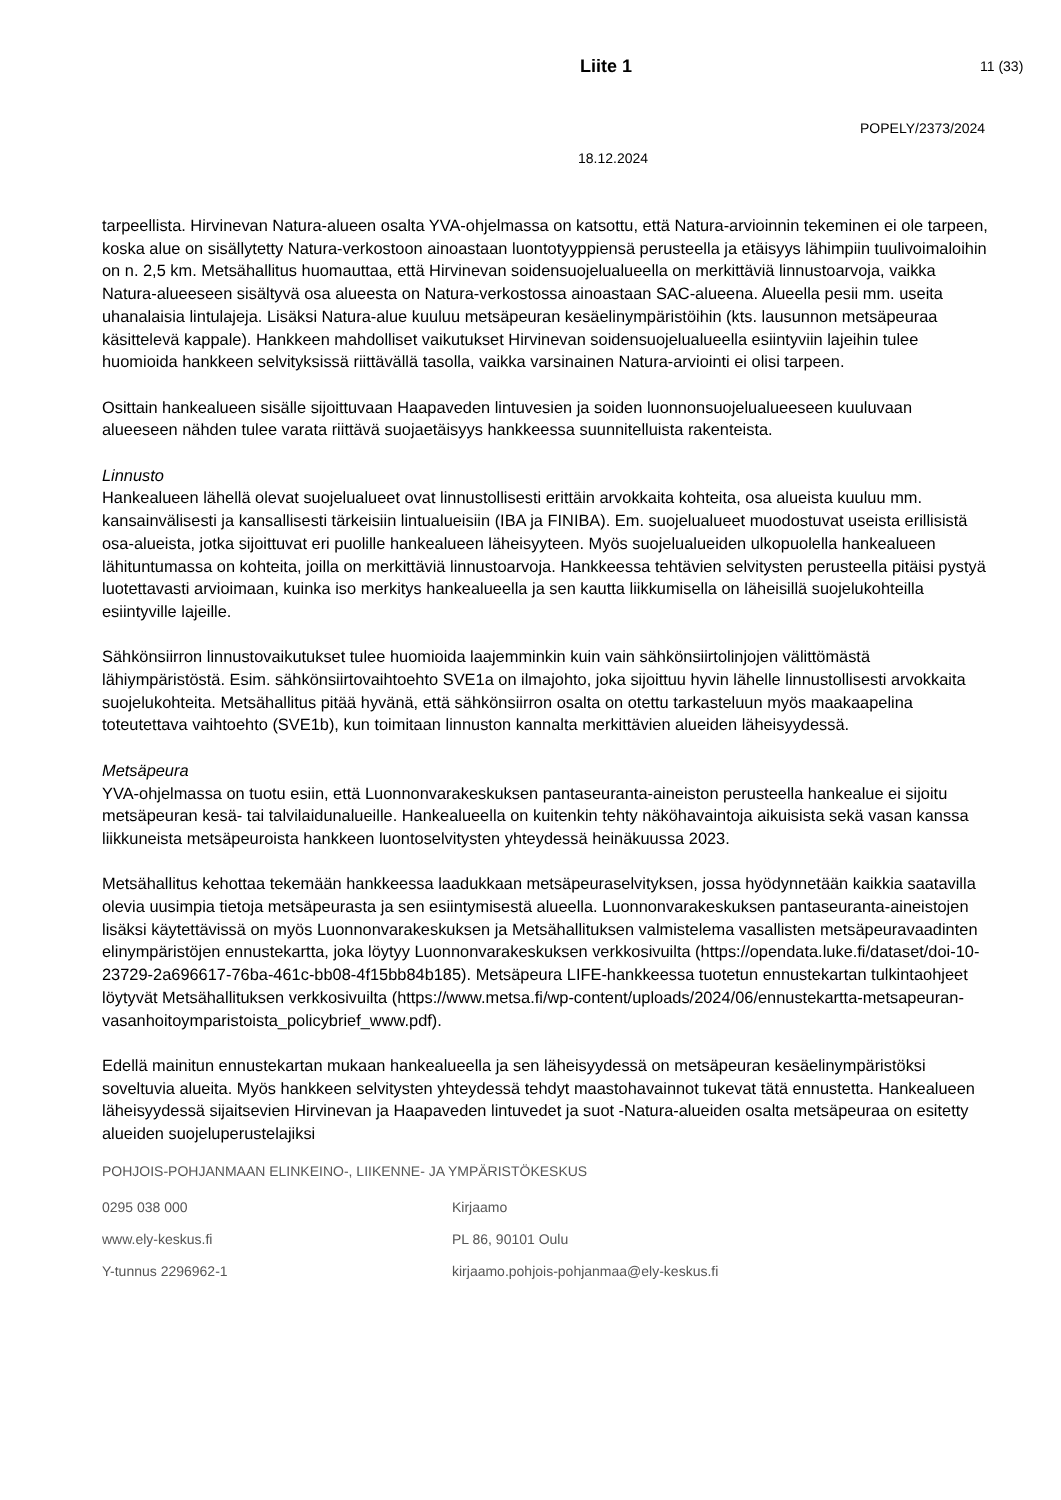Liite 1 11 (33)
POPELY/2373/2024
18.12.2024
tarpeellista. Hirvinevan Natura-alueen osalta YVA-ohjelmassa on katsottu, että Natura-arvioinnin tekeminen ei ole tarpeen, koska alue on sisällytetty Natura-verkostoon ainoastaan luontotyyppiensä perusteella ja etäisyys lähimpiin tuulivoimaloihin on n. 2,5 km. Metsähallitus huomauttaa, että Hirvinevan soidensuojelualueella on merkittäviä linnustoarvoja, vaikka Natura-alueeseen sisältyvä osa alueesta on Natura-verkostossa ainoastaan SAC-alueena. Alueella pesii mm. useita uhanalaisia lintulajeja. Lisäksi Natura-alue kuuluu metsäpeuran kesäelinympäristöihin (kts. lausunnon metsäpeuraa käsittelevä kappale). Hankkeen mahdolliset vaikutukset Hirvinevan soidensuojelualueella esiintyviin lajeihin tulee huomioida hankkeen selvityksissä riittävällä tasolla, vaikka varsinainen Natura-arviointi ei olisi tarpeen.
Osittain hankealueen sisälle sijoittuvaan Haapaveden lintuvesien ja soiden luonnonsuojelualueeseen kuuluvaan alueeseen nähden tulee varata riittävä suojaetäisyys hankkeessa suunnitelluista rakenteista.
Linnusto
Hankealueen lähellä olevat suojelualueet ovat linnustollisesti erittäin arvokkaita kohteita, osa alueista kuuluu mm. kansainvälisesti ja kansallisesti tärkeisiin lintualueisiin (IBA ja FINIBA). Em. suojelualueet muodostuvat useista erillisistä osa-alueista, jotka sijoittuvat eri puolille hankealueen läheisyyteen. Myös suojelualueiden ulkopuolella hankealueen lähituntumassa on kohteita, joilla on merkittäviä linnustoarvoja. Hankkeessa tehtävien selvitysten perusteella pitäisi pystyä luotettavasti arvioimaan, kuinka iso merkitys hankealueella ja sen kautta liikkumisella on läheisillä suojelukohteilla esiintyville lajeille.
Sähkönsiirron linnustovaikutukset tulee huomioida laajemminkin kuin vain sähkönsiirtolinjojen välittömästä lähiympäristöstä. Esim. sähkönsiirtovaihtoehto SVE1a on ilmajohto, joka sijoittuu hyvin lähelle linnustollisesti arvokkaita suojelukohteita. Metsähallitus pitää hyvänä, että sähkönsiirron osalta on otettu tarkasteluun myös maakaapelina toteutettava vaihtoehto (SVE1b), kun toimitaan linnuston kannalta merkittävien alueiden läheisyydessä.
Metsäpeura
YVA-ohjelmassa on tuotu esiin, että Luonnonvarakeskuksen pantaseuranta-aineiston perusteella hankealue ei sijoitu metsäpeuran kesä- tai talvilaidunalueille. Hankealueella on kuitenkin tehty näköhavaintoja aikuisista sekä vasan kanssa liikkuneista metsäpeuroista hankkeen luontoselvitysten yhteydessä heinäkuussa 2023.
Metsähallitus kehottaa tekemään hankkeessa laadukkaan metsäpeuraselvityksen, jossa hyödynnetään kaikkia saatavilla olevia uusimpia tietoja metsäpeurasta ja sen esiintymisestä alueella. Luonnonvarakeskuksen pantaseuranta-aineistojen lisäksi käytettävissä on myös Luonnonvarakeskuksen ja Metsähallituksen valmistelema vasallisten metsäpeuravaadinten elinympäristöjen ennustekartta, joka löytyy Luonnonvarakeskuksen verkkosivuilta (https://opendata.luke.fi/dataset/doi-10-23729-2a696617-76ba-461c-bb08-4f15bb84b185). Metsäpeura LIFE-hankkeessa tuotetun ennustekartan tulkintaohjeet löytyvät Metsähallituksen verkkosivuilta (https://www.metsa.fi/wp-content/uploads/2024/06/ennustekartta-metsapeuran-vasanhoitoymparistoista_policybrief_www.pdf).
Edellä mainitun ennustekartan mukaan hankealueella ja sen läheisyydessä on metsäpeuran kesäelinympäristöksi soveltuvia alueita. Myös hankkeen selvitysten yhteydessä tehdyt maastohavainnot tukevat tätä ennustetta. Hankealueen läheisyydessä sijaitsevien Hirvinevan ja Haapaveden lintuvedet ja suot -Natura-alueiden osalta metsäpeuraa on esitetty alueiden suojeluperustelajiksi
POHJOIS-POHJANMAAN ELINKEINO-, LIIKENNE- JA YMPÄRISTÖKESKUS
0295 038 000 Kirjaamo
www.ely-keskus.fi PL 86, 90101 Oulu
Y-tunnus 2296962-1 kirjaamo.pohjois-pohjanmaa@ely-keskus.fi